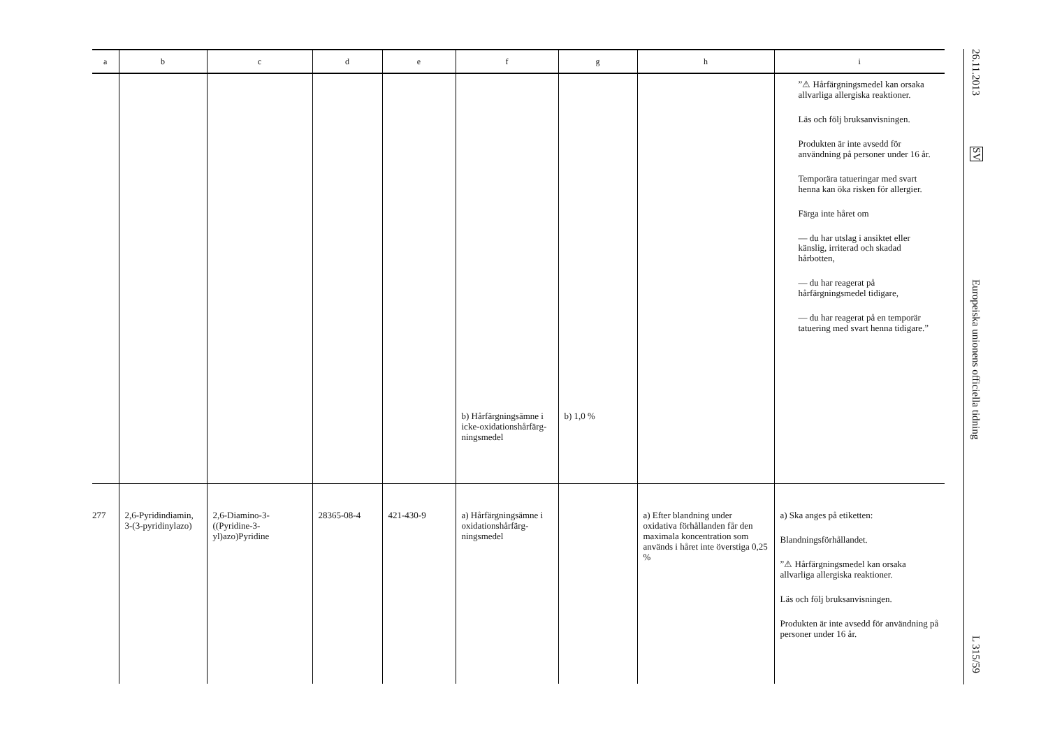| a | b | c | d | e | f | g | h | i |
| --- | --- | --- | --- | --- | --- | --- | --- | --- |
| | | | | | b) Hårfärgnings­ämne i icke-oxidationshårfärg­ningsmedel | b) 1,0 % | | ”⚠ Hårfärgningsmedel kan orsaka allvarliga allergiska reaktioner. Läs och följ bruksanvisningen. Produkten är inte avsedd för användning på personer under 16 år. Temporära tatueringar med svart henna kan öka risken för allergier. Färga inte håret om — du har utslag i ansiktet eller känslig, irriterad och skadad hårbotten, — du har reagerat på hårfärgningsmedel tidigare, — du har reagerat på en temporär tatuering med svart henna tidigare.” |
| 277 | 2,6-Pyridindiamin, 3-(3-pyridinylazo) | 2,6-Diamino-3-((Pyridine-3-yl)azo)Pyridine | 28365-08-4 | 421-430-9 | a) Hårfärgnings­ämne i oxidationshårfärg­ningsmedel | | a) Efter blandning under oxidativa förhållanden får den maximala koncentration som används i håret inte överstiga 0,25 % | a) Ska anges på etiketten: Blandningsförhållandet. ”⚠ Hårfärgningsmedel kan orsaka allvarliga allergiska reaktioner. Läs och följ bruksanvisningen. Produkten är inte avsedd för användning på personer under 16 år. |
26.11.2013
SV
Europeiska unionens officiella tidning
L 315/59